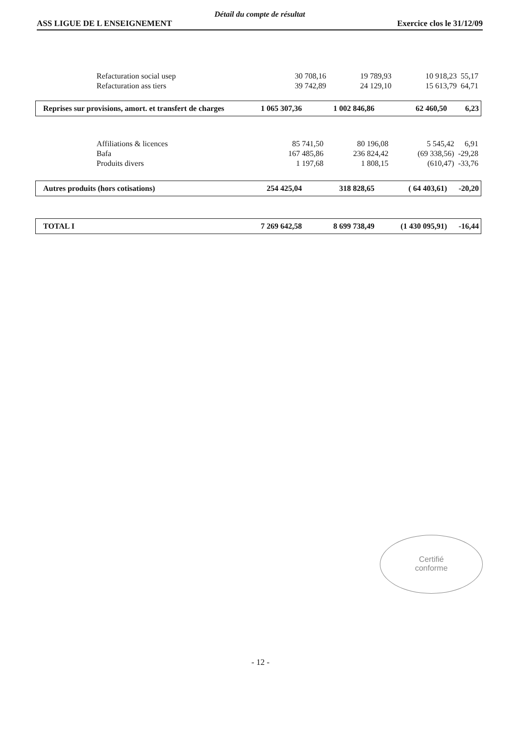Détail du compte de résultat
ASS LIGUE DE L ENSEIGNEMENT Exercice clos le 31/12/09
| Refacturation social usep | 30 708,16 | 19 789,93 | 10 918,23 | 55,17 |
| Refacturation ass tiers | 39 742,89 | 24 129,10 | 15 613,79 | 64,71 |
| Reprises sur provisions, amort. et transfert de charges | 1 065 307,36 | 1 002 846,86 | 62 460,50 | 6,23 |
| Affiliations & licences | 85 741,50 | 80 196,08 | 5 545,42 | 6,91 |
| Bafa | 167 485,86 | 236 824,42 | (69 338,56) | -29,28 |
| Produits divers | 1 197,68 | 1 808,15 | (610,47) | -33,76 |
| Autres produits (hors cotisations) | 254 425,04 | 318 828,65 | ( 64 403,61) | -20,20 |
| TOTAL I | 7 269 642,58 | 8 699 738,49 | (1 430 095,91) | -16,44 |
Certifié
conforme
- 12 -